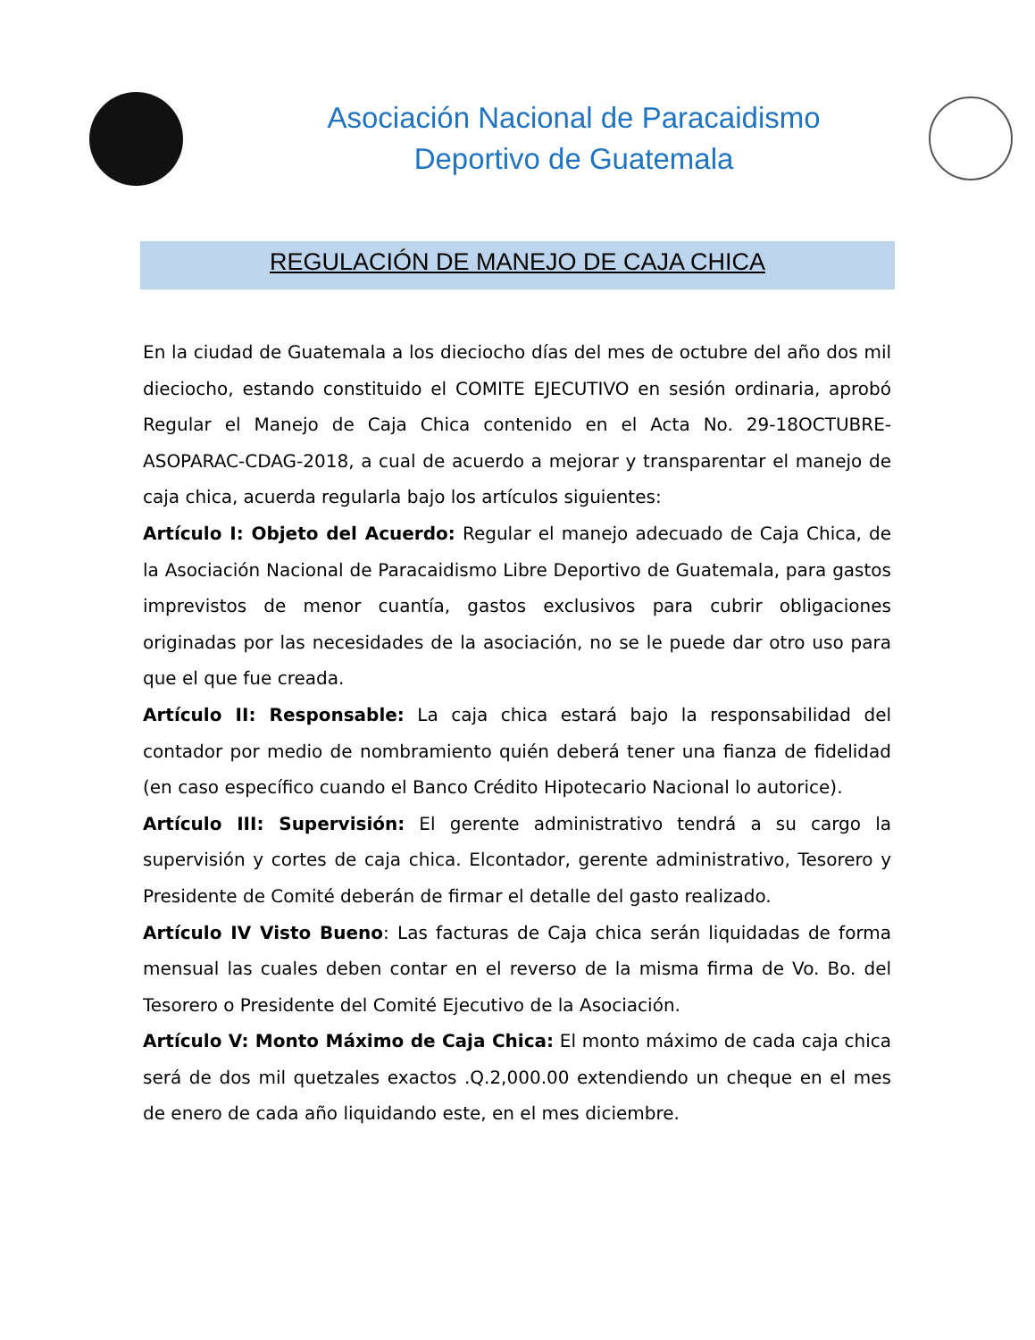Asociación Nacional de Paracaidismo
Deportivo de Guatemala
REGULACIÓN DE MANEJO DE CAJA CHICA
En la ciudad de Guatemala a los dieciocho días del mes de octubre del año dos mil dieciocho, estando constituido el COMITE EJECUTIVO en sesión ordinaria, aprobó Regular el Manejo de Caja Chica contenido en el Acta No. 29-18OCTUBRE-ASOPARAC-CDAG-2018, a cual de acuerdo a mejorar y transparentar el manejo de caja chica, acuerda regularla bajo los artículos siguientes:
Artículo I: Objeto del Acuerdo: Regular el manejo adecuado de Caja Chica, de la Asociación Nacional de Paracaidismo Libre Deportivo de Guatemala, para gastos imprevistos de menor cuantía, gastos exclusivos para cubrir obligaciones originadas por las necesidades de la asociación, no se le puede dar otro uso para que el que fue creada.
Artículo II: Responsable: La caja chica estará bajo la responsabilidad del contador por medio de nombramiento quién deberá tener una fianza de fidelidad (en caso específico cuando el Banco Crédito Hipotecario Nacional lo autorice).
Artículo III: Supervisión: El gerente administrativo tendrá a su cargo la supervisión y cortes de caja chica. Elcontador, gerente administrativo, Tesorero y Presidente de Comité deberán de firmar el detalle del gasto realizado.
Artículo IV Visto Bueno: Las facturas de Caja chica serán liquidadas de forma mensual las cuales deben contar en el reverso de la misma firma de Vo. Bo. del Tesorero o Presidente del Comité Ejecutivo de la Asociación.
Artículo V: Monto Máximo de Caja Chica: El monto máximo de cada caja chica será de dos mil quetzales exactos .Q.2,000.00 extendiendo un cheque en el mes de enero de cada año liquidando este, en el mes diciembre.